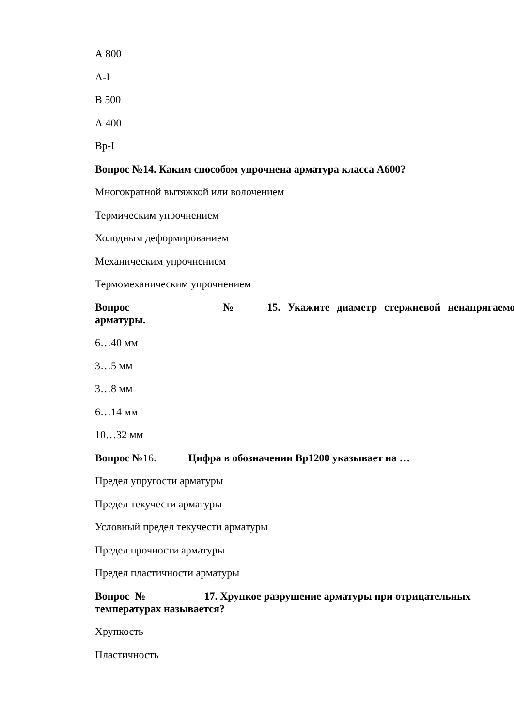А 800
А-I
В 500
А 400
Вр-I
Вопрос №14. Каким способом упрочнена арматура класса А600?
Многократной вытяжкой или волочением
Термическим упрочнением
Холодным деформированием
Механическим упрочнением
Термомеханическим упрочнением
Вопрос № 15. Укажите диаметр стержневой ненапрягаемой
арматуры.
6…40 мм
3…5 мм
3…8 мм
6…14 мм
10…32 мм
Вопрос №16. Цифра в обозначении Вр1200 указывает на …
Предел упругости арматуры
Предел текучести арматуры
Условный предел текучести арматуры
Предел прочности арматуры
Предел пластичности арматуры
Вопрос № 17. Хрупкое разрушение арматуры при отрицательных
температурах называется?
Хрупкость
Пластичность